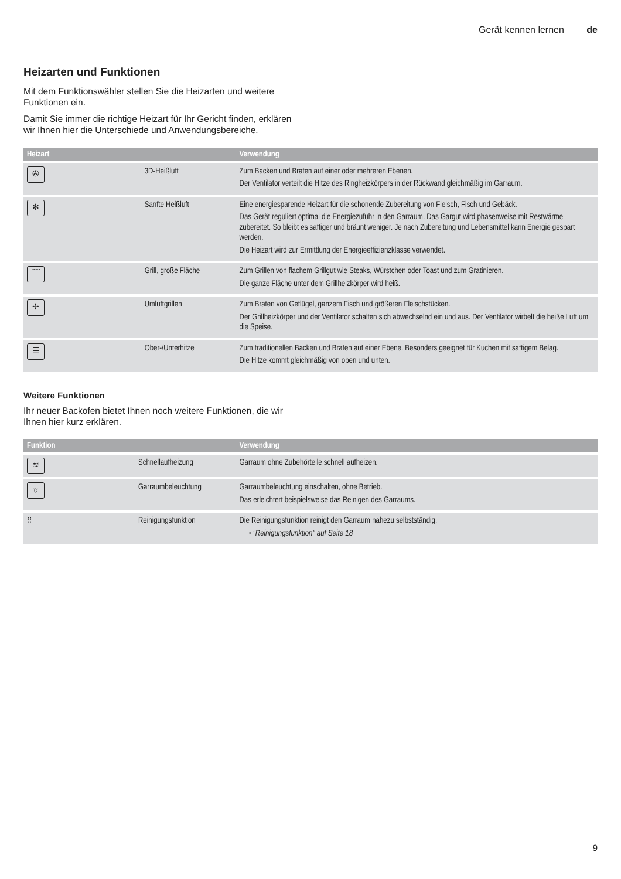Gerät kennen lernen de
Heizarten und Funktionen
Mit dem Funktionswähler stellen Sie die Heizarten und weitere Funktionen ein.
Damit Sie immer die richtige Heizart für Ihr Gericht finden, erklären wir Ihnen hier die Unterschiede und Anwendungsbereiche.
| Heizart | | Verwendung |
| --- | --- | --- |
| ✇ | 3D-Heißluft | Zum Backen und Braten auf einer oder mehreren Ebenen. Der Ventilator verteilt die Hitze des Ringheizkörpers in der Rückwand gleichmäßig im Garraum. |
| ✻ | Sanfte Heißluft | Eine energiesparende Heizart für die schonende Zubereitung von Fleisch, Fisch und Gebäck. Das Gerät reguliert optimal die Energiezufuhr in den Garraum. Das Gargut wird phasenweise mit Restwärme zubereitet. So bleibt es saftiger und bräunt weniger. Je nach Zubereitung und Lebensmittel kann Energie gespart werden. Die Heizart wird zur Ermittlung der Energieeffizienzklasse verwendet. |
| ﹋ | Grill, große Fläche | Zum Grillen von flachem Grillgut wie Steaks, Würstchen oder Toast und zum Gratinieren. Die ganze Fläche unter dem Grillheizkörper wird heiß. |
| ✢ | Umluftgrillen | Zum Braten von Geflügel, ganzem Fisch und größeren Fleischstücken. Der Grillheizkörper und der Ventilator schalten sich abwechselnd ein und aus. Der Ventilator wirbelt die heiße Luft um die Speise. |
| ☰ | Ober-/Unterhitze | Zum traditionellen Backen und Braten auf einer Ebene. Besonders geeignet für Kuchen mit saftigem Belag. Die Hitze kommt gleichmäßig von oben und unten. |
Weitere Funktionen
Ihr neuer Backofen bietet Ihnen noch weitere Funktionen, die wir Ihnen hier kurz erklären.
| Funktion | | Verwendung |
| --- | --- | --- |
| ≋ | Schnellaufheizung | Garraum ohne Zubehörteile schnell aufheizen. |
| ☼ | Garraumbeleuchtung | Garraumbeleuchtung einschalten, ohne Betrieb. Das erleichtert beispielsweise das Reinigen des Garraums. |
| ⁝⁝ | Reinigungsfunktion | Die Reinigungsfunktion reinigt den Garraum nahezu selbstständig. ⟶ "Reinigungsfunktion" auf Seite 18 |
9